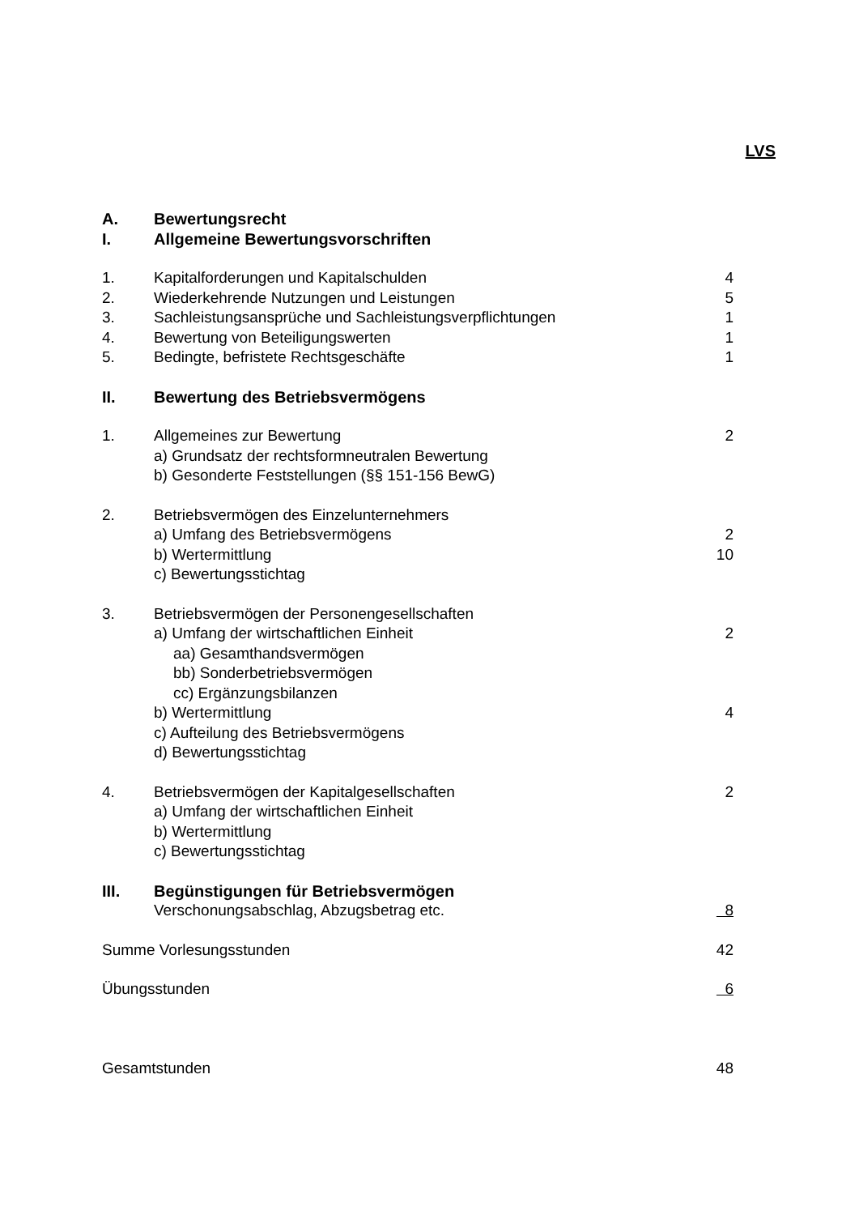LVS
| A. | Bewertungsrecht | |
| I. | Allgemeine Bewertungsvorschriften | |
| 1. | Kapitalforderungen und Kapitalschulden | 4 |
| 2. | Wiederkehrende Nutzungen und Leistungen | 5 |
| 3. | Sachleistungsansprüche und Sachleistungsverpflichtungen | 1 |
| 4. | Bewertung von Beteiligungswerten | 1 |
| 5. | Bedingte, befristete Rechtsgeschäfte | 1 |
| II. | Bewertung des Betriebsvermögens | |
| 1. | Allgemeines zur Bewertung | 2 |
| | a) Grundsatz der rechtsformneutralen Bewertung | |
| | b) Gesonderte Feststellungen (§§ 151-156 BewG) | |
| 2. | Betriebsvermögen des Einzelunternehmers | |
| | a) Umfang des Betriebsvermögens | 2 |
| | b) Wertermittlung | 10 |
| | c) Bewertungsstichtag | |
| 3. | Betriebsvermögen der Personengesellschaften | |
| | a) Umfang der wirtschaftlichen Einheit | 2 |
| | aa) Gesamthandsvermögen | |
| | bb) Sonderbetriebsvermögen | |
| | cc) Ergänzungsbilanzen | |
| | b) Wertermittlung | 4 |
| | c) Aufteilung des Betriebsvermögens | |
| | d) Bewertungsstichtag | |
| 4. | Betriebsvermögen der Kapitalgesellschaften | 2 |
| | a) Umfang der wirtschaftlichen Einheit | |
| | b) Wertermittlung | |
| | c) Bewertungsstichtag | |
| III. | Begünstigungen für Betriebsvermögen | |
| | Verschonungsabschlag, Abzugsbetrag etc. | 8 |
| Summe Vorlesungsstunden | | 42 |
| Übungsstunden | | 6 |
| Gesamtstunden | | 48 |